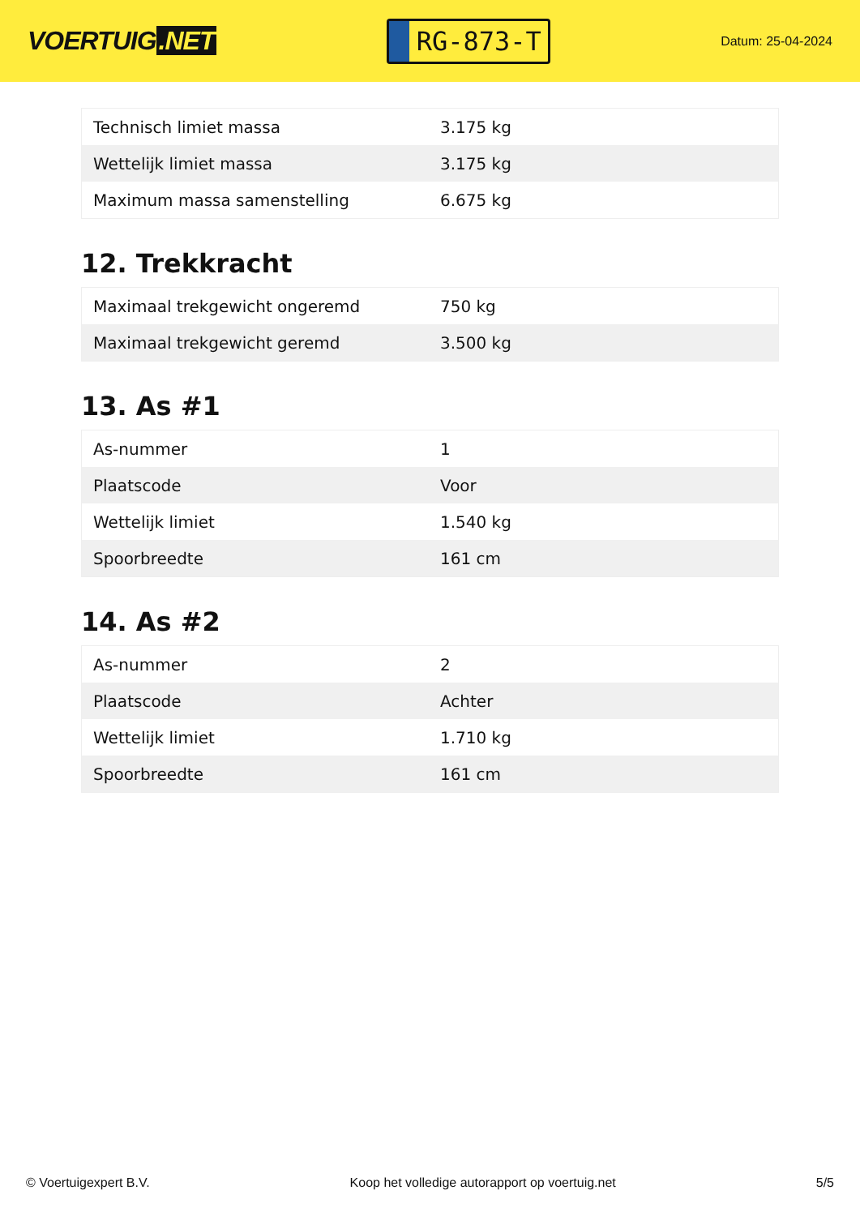VOERTUIG.NET
RG-873-T
Datum: 25-04-2024
| Technisch limiet massa | 3.175 kg |
| Wettelijk limiet massa | 3.175 kg |
| Maximum massa samenstelling | 6.675 kg |
12. Trekkracht
| Maximaal trekgewicht ongeremd | 750 kg |
| Maximaal trekgewicht geremd | 3.500 kg |
13. As #1
| As-nummer | 1 |
| Plaatscode | Voor |
| Wettelijk limiet | 1.540 kg |
| Spoorbreedte | 161 cm |
14. As #2
| As-nummer | 2 |
| Plaatscode | Achter |
| Wettelijk limiet | 1.710 kg |
| Spoorbreedte | 161 cm |
© Voertuigexpert B.V. Koop het volledige autorapport op voertuig.net 5/5